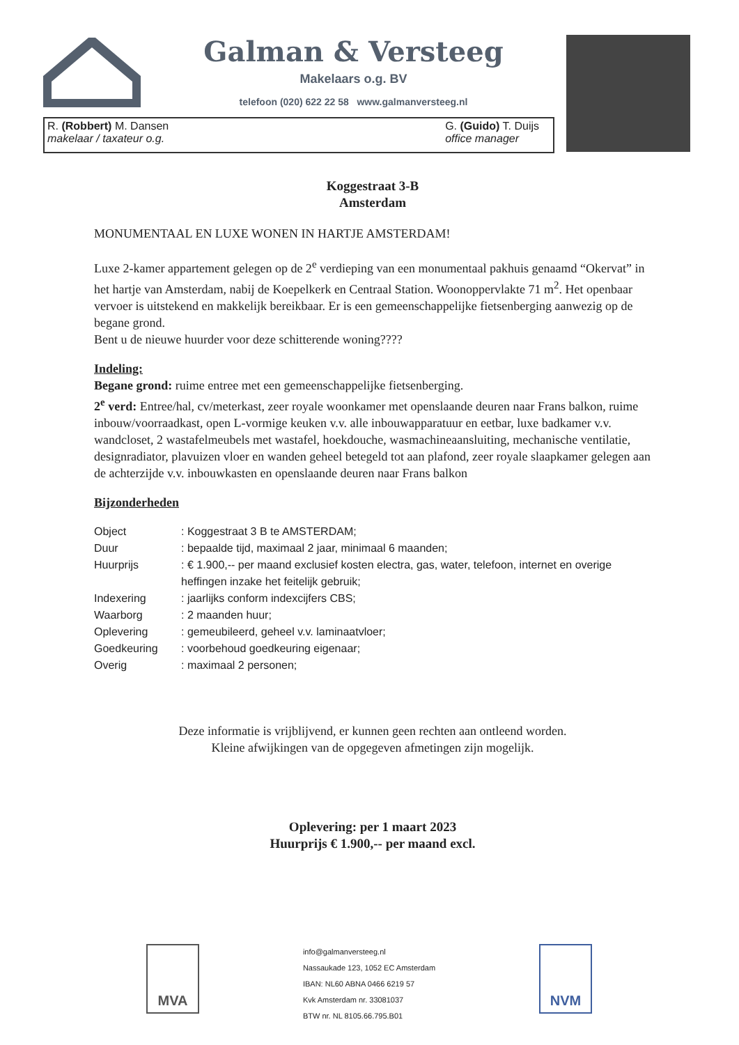Galman & Versteeg
Makelaars o.g. BV
telefoon (020) 622 22 58 www.galmanversteeg.nl
R. (Robbert) M. Dansen
makelaar / taxateur o.g.
G. (Guido) T. Duijs
office manager
Koggestraat 3-B
Amsterdam
MONUMENTAAL EN LUXE WONEN IN HARTJE AMSTERDAM!
Luxe 2-kamer appartement gelegen op de 2<sup>e</sup> verdieping van een monumentaal pakhuis genaamd “Okervat” in het hartje van Amsterdam, nabij de Koepelkerk en Centraal Station. Woonoppervlakte 71 m<sup>2</sup>. Het openbaar vervoer is uitstekend en makkelijk bereikbaar. Er is een gemeenschappelijke fietsenberging aanwezig op de begane grond.
Bent u de nieuwe huurder voor deze schitterende woning????
Indeling:
Begane grond: ruime entree met een gemeenschappelijke fietsenberging.
2<sup>e</sup> verd: Entree/hal, cv/meterkast, zeer royale woonkamer met openslaande deuren naar Frans balkon, ruime inbouw/voorraadkast, open L-vormige keuken v.v. alle inbouwapparatuur en eetbar, luxe badkamer v.v. wandcloset, 2 wastafelmeubels met wastafel, hoekdouche, wasmachineaansluiting, mechanische ventilatie, designradiator, plavuizen vloer en wanden geheel betegeld tot aan plafond, zeer royale slaapkamer gelegen aan de achterzijde v.v. inbouwkasten en openslaande deuren naar Frans balkon
Bijzonderheden
| Object | : Koggestraat 3 B te AMSTERDAM; |
| Duur | : bepaalde tijd, maximaal 2 jaar, minimaal 6 maanden; |
| Huurprijs | : € 1.900,-- per maand exclusief kosten electra, gas, water, telefoon, internet en overige heffingen inzake het feitelijk gebruik; |
| Indexering | : jaarlijks conform indexcijfers CBS; |
| Waarborg | : 2 maanden huur; |
| Oplevering | : gemeubileerd, geheel v.v. laminaatvloer; |
| Goedkeuring | : voorbehoud goedkeuring eigenaar; |
| Overig | : maximaal 2 personen; |
Deze informatie is vrijblijvend, er kunnen geen rechten aan ontleend worden.
Kleine afwijkingen van de opgegeven afmetingen zijn mogelijk.
Oplevering: per 1 maart 2023
Huurprijs € 1.900,-- per maand excl.
MVA
info@galmanversteeg.nl
Nassaukade 123, 1052 EC Amsterdam
IBAN: NL60 ABNA 0466 6219 57
Kvk Amsterdam nr. 33081037
BTW nr. NL 8105.66.795.B01
NVM